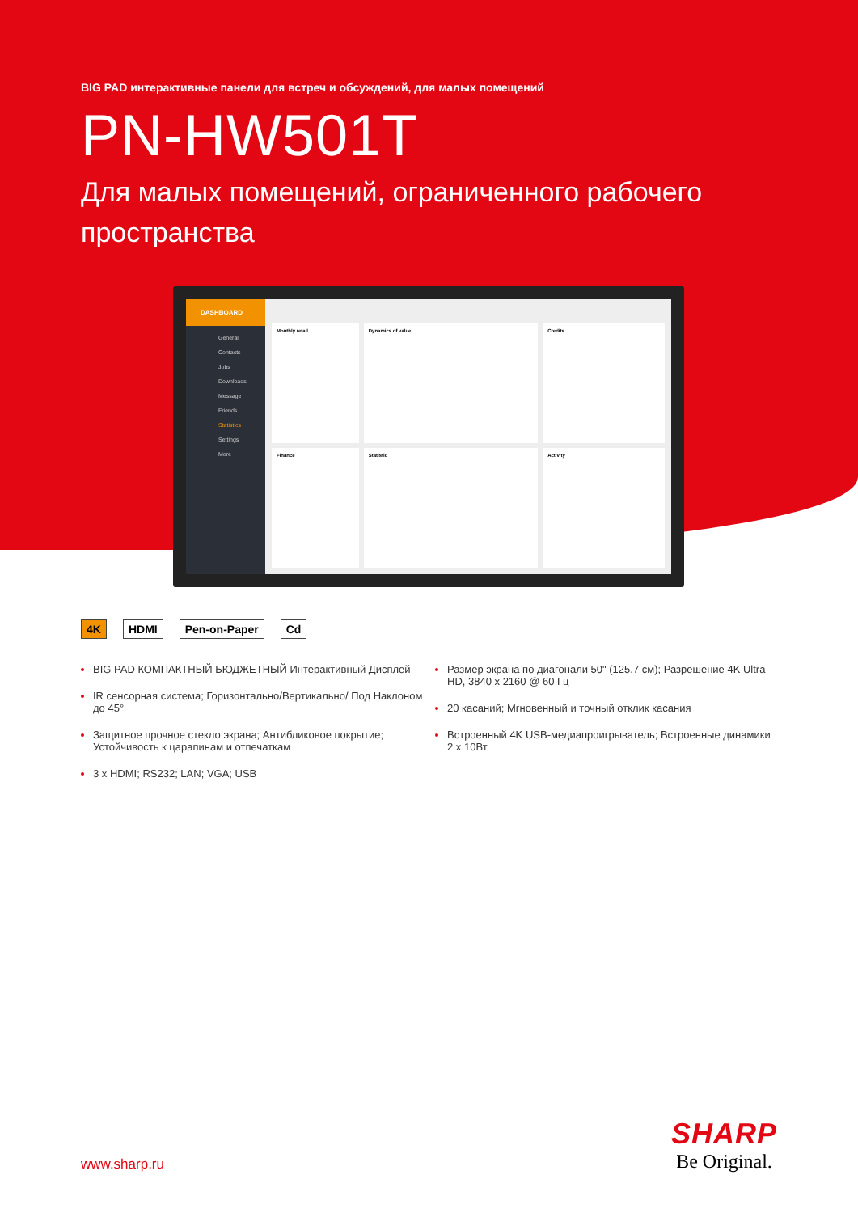BIG PAD интерактивные панели для встреч и обсуждений, для малых помещений
PN-HW501T
Для малых помещений, ограниченного рабочего пространства
DASHBOARD
General
Contacts
Jobs
Downloads
Message
Friends
Statistics
Settings
More
Monthly retail
Dynamics of value
Credits
Finance
Statistic
Activity
4K HDMI Pen-on-Paper Cd
BIG PAD КОМПАКТНЫЙ БЮДЖЕТНЫЙ Интерактивный Дисплей
IR сенсорная система; Горизонтально/Вертикально/ Под Наклоном до 45°
Защитное прочное стекло экрана; Антибликовое покрытие; Устойчивость к царапинам и отпечаткам
3 x HDMI; RS232; LAN; VGA; USB
Размер экрана по диагонали 50" (125.7 см); Разрешение 4K Ultra HD, 3840 x 2160 @ 60 Гц
20 касаний; Мгновенный и точный отклик касания
Встроенный 4K USB-медиапроигрыватель; Встроенные динамики 2 x 10Вт
www.sharp.ru
SHARP
Be Original.